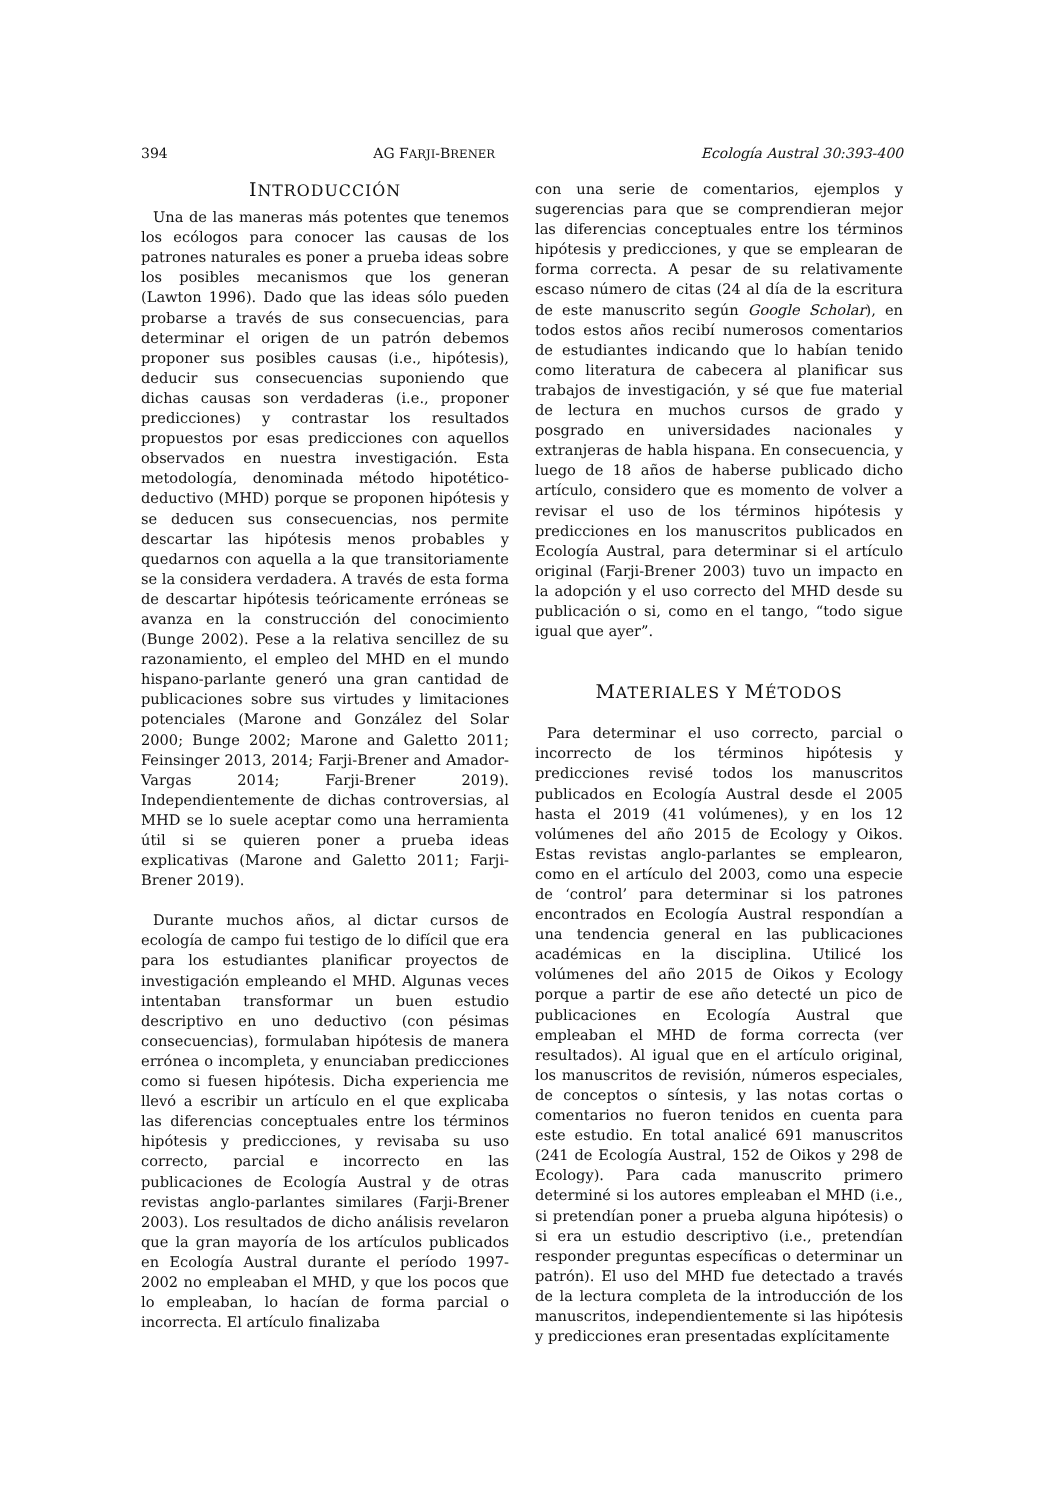394 AG FARJI-BRENER Ecología Austral 30:393-400
INTRODUCCIÓN
Una de las maneras más potentes que tenemos los ecólogos para conocer las causas de los patrones naturales es poner a prueba ideas sobre los posibles mecanismos que los generan (Lawton 1996). Dado que las ideas sólo pueden probarse a través de sus consecuencias, para determinar el origen de un patrón debemos proponer sus posibles causas (i.e., hipótesis), deducir sus consecuencias suponiendo que dichas causas son verdaderas (i.e., proponer predicciones) y contrastar los resultados propuestos por esas predicciones con aquellos observados en nuestra investigación. Esta metodología, denominada método hipotético-deductivo (MHD) porque se proponen hipótesis y se deducen sus consecuencias, nos permite descartar las hipótesis menos probables y quedarnos con aquella a la que transitoriamente se la considera verdadera. A través de esta forma de descartar hipótesis teóricamente erróneas se avanza en la construcción del conocimiento (Bunge 2002). Pese a la relativa sencillez de su razonamiento, el empleo del MHD en el mundo hispano-parlante generó una gran cantidad de publicaciones sobre sus virtudes y limitaciones potenciales (Marone and González del Solar 2000; Bunge 2002; Marone and Galetto 2011; Feinsinger 2013, 2014; Farji-Brener and Amador-Vargas 2014; Farji-Brener 2019). Independientemente de dichas controversias, al MHD se lo suele aceptar como una herramienta útil si se quieren poner a prueba ideas explicativas (Marone and Galetto 2011; Farji-Brener 2019).
Durante muchos años, al dictar cursos de ecología de campo fui testigo de lo difícil que era para los estudiantes planificar proyectos de investigación empleando el MHD. Algunas veces intentaban transformar un buen estudio descriptivo en uno deductivo (con pésimas consecuencias), formulaban hipótesis de manera errónea o incompleta, y enunciaban predicciones como si fuesen hipótesis. Dicha experiencia me llevó a escribir un artículo en el que explicaba las diferencias conceptuales entre los términos hipótesis y predicciones, y revisaba su uso correcto, parcial e incorrecto en las publicaciones de Ecología Austral y de otras revistas anglo-parlantes similares (Farji-Brener 2003). Los resultados de dicho análisis revelaron que la gran mayoría de los artículos publicados en Ecología Austral durante el período 1997-2002 no empleaban el MHD, y que los pocos que lo empleaban, lo hacían de forma parcial o incorrecta. El artículo finalizaba
con una serie de comentarios, ejemplos y sugerencias para que se comprendieran mejor las diferencias conceptuales entre los términos hipótesis y predicciones, y que se emplearan de forma correcta. A pesar de su relativamente escaso número de citas (24 al día de la escritura de este manuscrito según Google Scholar), en todos estos años recibí numerosos comentarios de estudiantes indicando que lo habían tenido como literatura de cabecera al planificar sus trabajos de investigación, y sé que fue material de lectura en muchos cursos de grado y posgrado en universidades nacionales y extranjeras de habla hispana. En consecuencia, y luego de 18 años de haberse publicado dicho artículo, considero que es momento de volver a revisar el uso de los términos hipótesis y predicciones en los manuscritos publicados en Ecología Austral, para determinar si el artículo original (Farji-Brener 2003) tuvo un impacto en la adopción y el uso correcto del MHD desde su publicación o si, como en el tango, “todo sigue igual que ayer”.
MATERIALES Y MÉTODOS
Para determinar el uso correcto, parcial o incorrecto de los términos hipótesis y predicciones revisé todos los manuscritos publicados en Ecología Austral desde el 2005 hasta el 2019 (41 volúmenes), y en los 12 volúmenes del año 2015 de Ecology y Oikos. Estas revistas anglo-parlantes se emplearon, como en el artículo del 2003, como una especie de ‘control’ para determinar si los patrones encontrados en Ecología Austral respondían a una tendencia general en las publicaciones académicas en la disciplina. Utilicé los volúmenes del año 2015 de Oikos y Ecology porque a partir de ese año detecté un pico de publicaciones en Ecología Austral que empleaban el MHD de forma correcta (ver resultados). Al igual que en el artículo original, los manuscritos de revisión, números especiales, de conceptos o síntesis, y las notas cortas o comentarios no fueron tenidos en cuenta para este estudio. En total analicé 691 manuscritos (241 de Ecología Austral, 152 de Oikos y 298 de Ecology). Para cada manuscrito primero determiné si los autores empleaban el MHD (i.e., si pretendían poner a prueba alguna hipótesis) o si era un estudio descriptivo (i.e., pretendían responder preguntas específicas o determinar un patrón). El uso del MHD fue detectado a través de la lectura completa de la introducción de los manuscritos, independientemente si las hipótesis y predicciones eran presentadas explícitamente